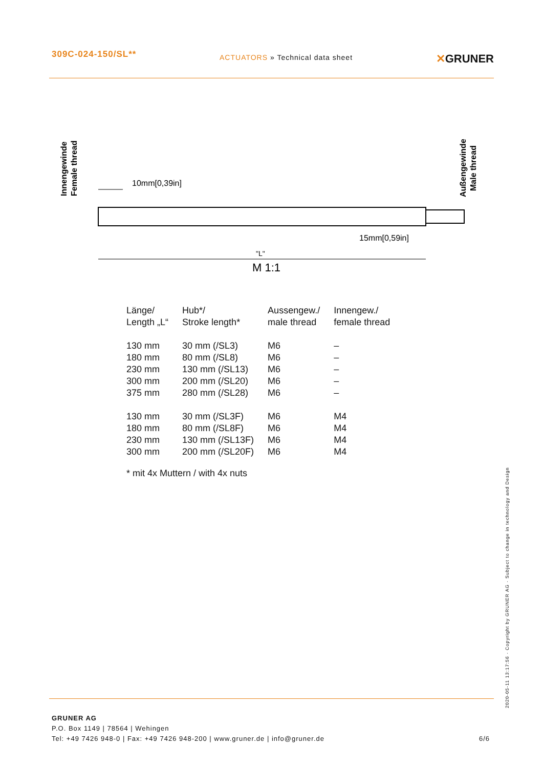309C-024-150/SL**
ACTUATORS » Technical data sheet
✕GRUNER
10mm[0,39in]
15mm[0,59in]
"L"
M 1:1
Innengewinde
Female thread
Außengewinde
Male thread
| Länge/ Length „L“ | Hub*/ Stroke length* | Aussengew./ male thread | Innengew./ female thread |
| 130 mm | 30 mm (/SL3) | M6 | – |
| 180 mm | 80 mm (/SL8) | M6 | – |
| 230 mm | 130 mm (/SL13) | M6 | – |
| 300 mm | 200 mm (/SL20) | M6 | – |
| 375 mm | 280 mm (/SL28) | M6 | – |
| 130 mm | 30 mm (/SL3F) | M6 | M4 |
| 180 mm | 80 mm (/SL8F) | M6 | M4 |
| 230 mm | 130 mm (/SL13F) | M6 | M4 |
| 300 mm | 200 mm (/SL20F) | M6 | M4 |
* mit 4x Muttern / with 4x nuts
2020-05-11 13:17:56 · Copyright by GRUNER AG · Subject to change in technology and Design
GRUNER AG
P.O. Box 1149 | 78564 | Wehingen
Tel: +49 7426 948-0 | Fax: +49 7426 948-200 | www.gruner.de | info@gruner.de
6/6